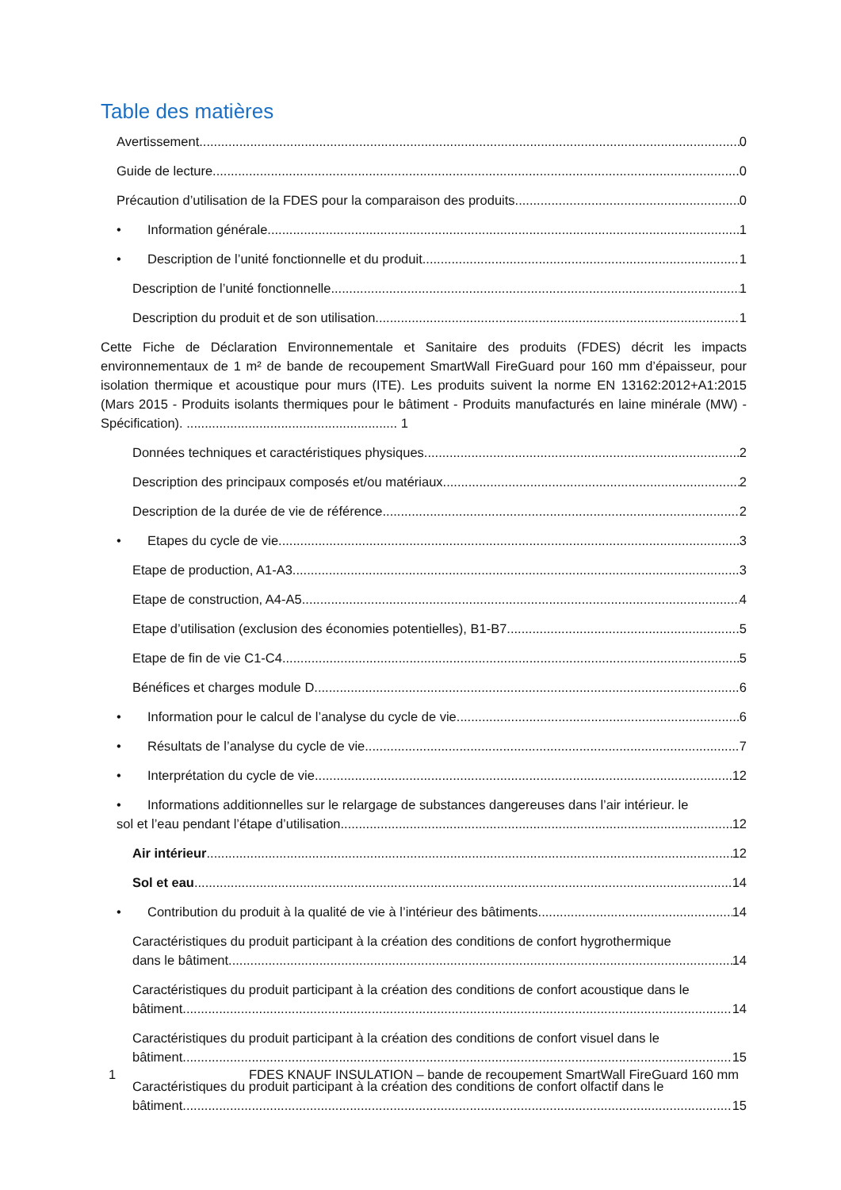Table des matières
Avertissement 0
Guide de lecture 0
Précaution d’utilisation de la FDES pour la comparaison des produits 0
• Information générale 1
• Description de l’unité fonctionnelle et du produit 1
Description de l’unité fonctionnelle 1
Description du produit et de son utilisation 1
Cette Fiche de Déclaration Environnementale et Sanitaire des produits (FDES) décrit les impacts environnementaux de 1 m² de bande de recoupement SmartWall FireGuard pour 160 mm d’épaisseur, pour isolation thermique et acoustique pour murs (ITE). Les produits suivent la norme EN 13162:2012+A1:2015 (Mars 2015 - Produits isolants thermiques pour le bâtiment - Produits manufacturés en laine minérale (MW) - Spécification). .......................................................... 1
Données techniques et caractéristiques physiques 2
Description des principaux composés et/ou matériaux 2
Description de la durée de vie de référence 2
• Etapes du cycle de vie 3
Etape de production, A1-A3 3
Etape de construction, A4-A5 4
Etape d’utilisation (exclusion des économies potentielles), B1-B7 5
Etape de fin de vie C1-C4 5
Bénéfices et charges module D 6
• Information pour le calcul de l’analyse du cycle de vie 6
• Résultats de l’analyse du cycle de vie 7
• Interprétation du cycle de vie 12
• Informations additionnelles sur le relargage de substances dangereuses dans l’air intérieur. le
sol et l’eau pendant l’étape d’utilisation 12
Air intérieur 12
Sol et eau 14
• Contribution du produit à la qualité de vie à l’intérieur des bâtiments 14
Caractéristiques du produit participant à la création des conditions de confort hygrothermique
dans le bâtiment 14
Caractéristiques du produit participant à la création des conditions de confort acoustique dans le
bâtiment 14
Caractéristiques du produit participant à la création des conditions de confort visuel dans le
bâtiment 15
Caractéristiques du produit participant à la création des conditions de confort olfactif dans le
bâtiment 15
1 FDES KNAUF INSULATION – bande de recoupement SmartWall FireGuard 160 mm